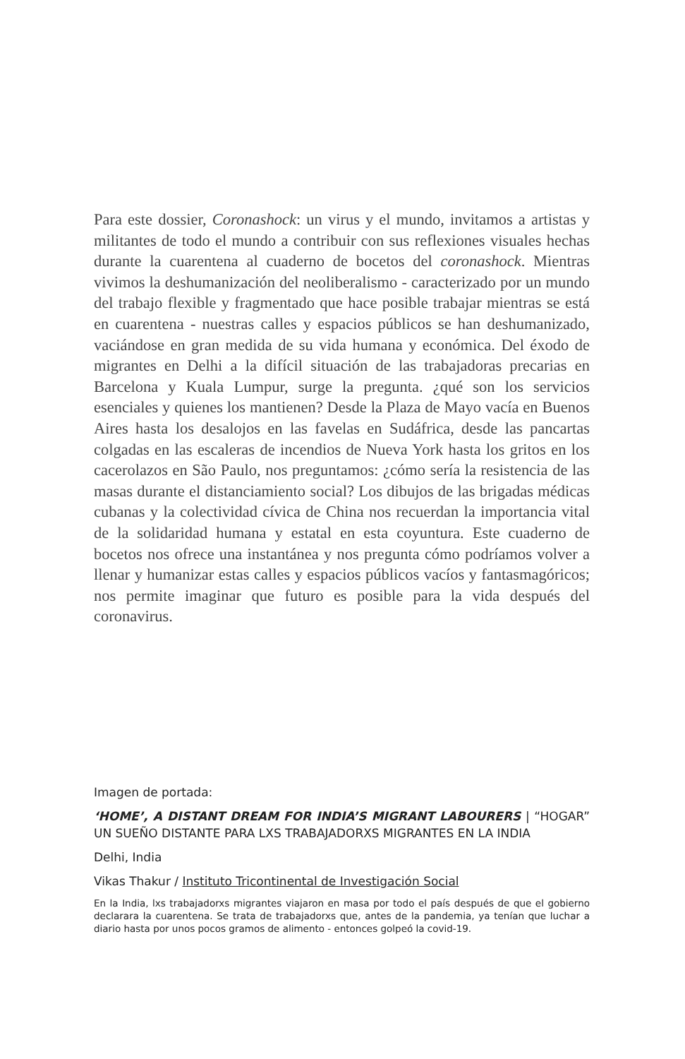Para este dossier, Coronashock: un virus y el mundo, invitamos a artistas y militantes de todo el mundo a contribuir con sus reflexiones visuales hechas durante la cuarentena al cuaderno de bocetos del coronashock. Mientras vivimos la deshumanización del neoliberalismo - caracterizado por un mundo del trabajo flexible y fragmentado que hace posible trabajar mientras se está en cuarentena - nuestras calles y espacios públicos se han deshumanizado, vaciándose en gran medida de su vida humana y económica. Del éxodo de migrantes en Delhi a la difícil situación de las trabajadoras precarias en Barcelona y Kuala Lumpur, surge la pregunta. ¿qué son los servicios esenciales y quienes los mantienen? Desde la Plaza de Mayo vacía en Buenos Aires hasta los desalojos en las favelas en Sudáfrica, desde las pancartas colgadas en las escaleras de incendios de Nueva York hasta los gritos en los cacerolazos en São Paulo, nos preguntamos: ¿cómo sería la resistencia de las masas durante el distanciamiento social? Los dibujos de las brigadas médicas cubanas y la colectividad cívica de China nos recuerdan la importancia vital de la solidaridad humana y estatal en esta coyuntura. Este cuaderno de bocetos nos ofrece una instantánea y nos pregunta cómo podríamos volver a llenar y humanizar estas calles y espacios públicos vacíos y fantasmagóricos; nos permite imaginar que futuro es posible para la vida después del coronavirus.
Imagen de portada:
‘HOME’, A DISTANT DREAM FOR INDIA’S MIGRANT LABOURERS | “HOGAR” UN SUEÑO DISTANTE PARA LXS TRABAJADORXS MIGRANTES EN LA INDIA
Delhi, India
Vikas Thakur / Instituto Tricontinental de Investigación Social
En la India, lxs trabajadorxs migrantes viajaron en masa por todo el país después de que el gobierno declarara la cuarentena. Se trata de trabajadorxs que, antes de la pandemia, ya tenían que luchar a diario hasta por unos pocos gramos de alimento - entonces golpeó la covid-19.